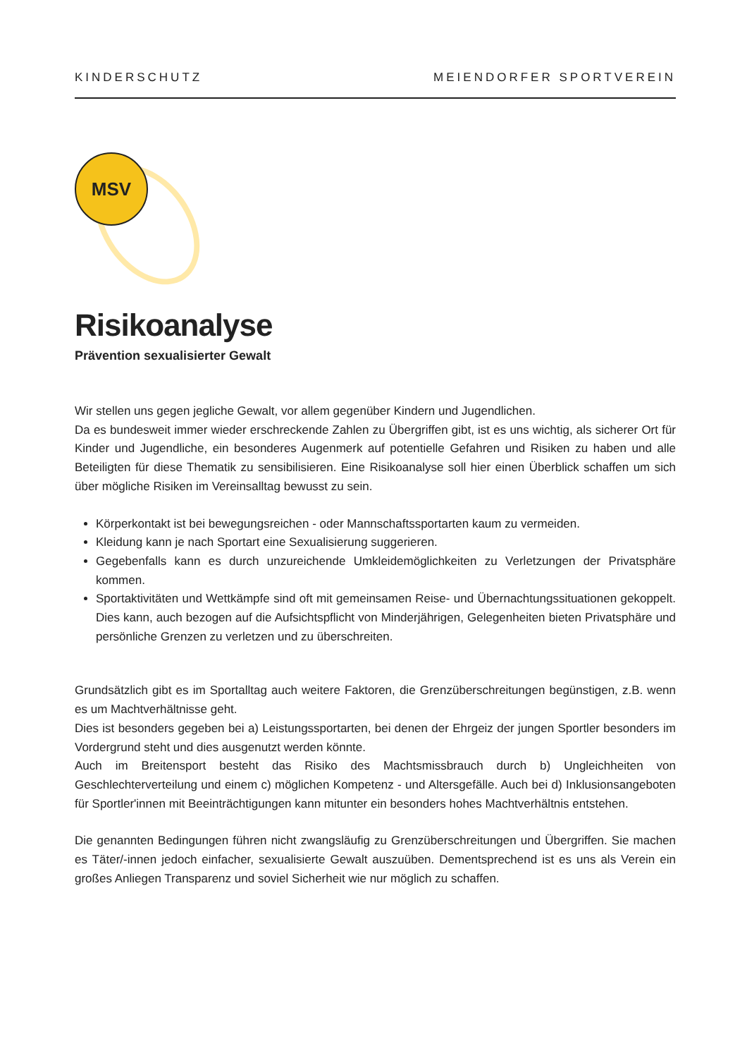KINDERSCHUTZ MEIENDORFER SPORTVEREIN
MSV
Risikoanalyse
Prävention sexualisierter Gewalt
Wir stellen uns gegen jegliche Gewalt, vor allem gegenüber Kindern und Jugendlichen.
Da es bundesweit immer wieder erschreckende Zahlen zu Übergriffen gibt, ist es uns wichtig, als sicherer Ort für Kinder und Jugendliche, ein besonderes Augenmerk auf potentielle Gefahren und Risiken zu haben und alle Beteiligten für diese Thematik zu sensibilisieren. Eine Risikoanalyse soll hier einen Überblick schaffen um sich über mögliche Risiken im Vereinsalltag bewusst zu sein.
Körperkontakt ist bei bewegungsreichen - oder Mannschaftssportarten kaum zu vermeiden.
Kleidung kann je nach Sportart eine Sexualisierung suggerieren.
Gegebenfalls kann es durch unzureichende Umkleidemöglichkeiten zu Verletzungen der Privatsphäre kommen.
Sportaktivitäten und Wettkämpfe sind oft mit gemeinsamen Reise- und Übernachtungssituationen gekoppelt. Dies kann, auch bezogen auf die Aufsichtspflicht von Minderjährigen, Gelegenheiten bieten Privatsphäre und persönliche Grenzen zu verletzen und zu überschreiten.
Grundsätzlich gibt es im Sportalltag auch weitere Faktoren, die Grenzüberschreitungen begünstigen, z.B. wenn es um Machtverhältnisse geht.
Dies ist besonders gegeben bei a) Leistungssportarten, bei denen der Ehrgeiz der jungen Sportler besonders im Vordergrund steht und dies ausgenutzt werden könnte.
Auch im Breitensport besteht das Risiko des Machtsmissbrauch durch b) Ungleichheiten von Geschlechterverteilung und einem c) möglichen Kompetenz - und Altersgefälle. Auch bei d) Inklusionsangeboten für Sportler'innen mit Beeinträchtigungen kann mitunter ein besonders hohes Machtverhältnis entstehen.
Die genannten Bedingungen führen nicht zwangsläufig zu Grenzüberschreitungen und Übergriffen. Sie machen es Täter/-innen jedoch einfacher, sexualisierte Gewalt auszuüben. Dementsprechend ist es uns als Verein ein großes Anliegen Transparenz und soviel Sicherheit wie nur möglich zu schaffen.